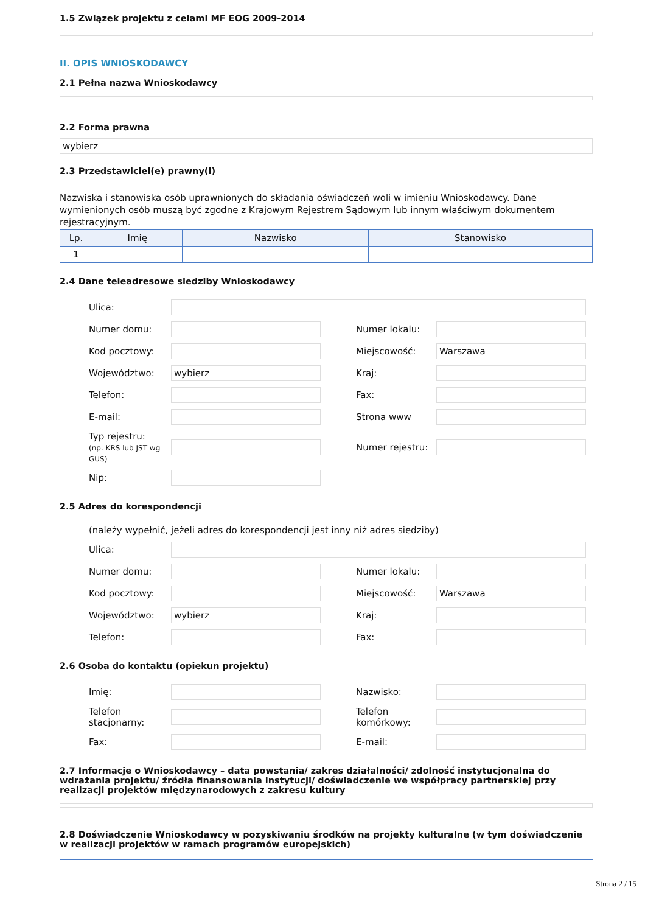1.5 Związek projektu z celami MF EOG 2009-2014
II. OPIS WNIOSKODAWCY
2.1 Pełna nazwa Wnioskodawcy
2.2 Forma prawna
wybierz
2.3 Przedstawiciel(e) prawny(i)
Nazwiska i stanowiska osób uprawnionych do składania oświadczeń woli w imieniu Wnioskodawcy. Dane wymienionych osób muszą być zgodne z Krajowym Rejestrem Sądowym lub innym właściwym dokumentem rejestracyjnym.
| Lp. | Imię | Nazwisko | Stanowisko |
| --- | --- | --- | --- |
| 1 | | | |
2.4 Dane teleadresowe siedziby Wnioskodawcy
Ulica:
Numer domu:
Numer lokalu:
Kod pocztowy:
Miejscowość:
Warszawa
Województwo:
wybierz
Kraj:
Telefon:
Fax:
E-mail:
Strona www
Typ rejestru:
(np. KRS lub JST wg GUS)
Numer rejestru:
Nip:
2.5 Adres do korespondencji
(należy wypełnić, jeżeli adres do korespondencji jest inny niż adres siedziby)
Ulica:
Numer domu:
Numer lokalu:
Kod pocztowy:
Miejscowość:
Warszawa
Województwo:
wybierz
Kraj:
Telefon:
Fax:
2.6 Osoba do kontaktu (opiekun projektu)
Imię:
Nazwisko:
Telefon stacjonarny:
Telefon komórkowy:
Fax:
E-mail:
2.7 Informacje o Wnioskodawcy – data powstania/ zakres działalności/ zdolność instytucjonalna do wdrażania projektu/ źródła finansowania instytucji/ doświadczenie we współpracy partnerskiej przy realizacji projektów międzynarodowych z zakresu kultury
2.8 Doświadczenie Wnioskodawcy w pozyskiwaniu środków na projekty kulturalne (w tym doświadczenie w realizacji projektów w ramach programów europejskich)
Strona 2 / 15